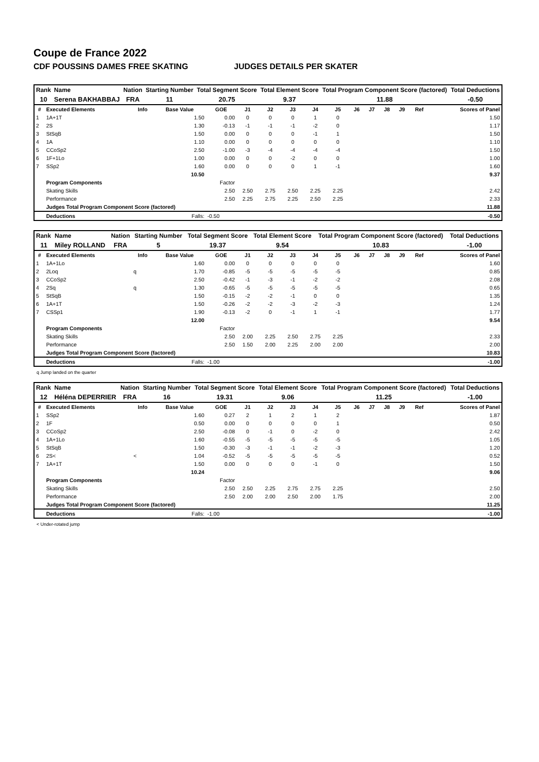Coupe de France 2022
CDF POUSSINS DAMES FREE SKATING JUDGES DETAILS PER SKATER
| Rank | Name | Nation | Starting Number | Total Segment Score | Total Element Score | Total Program Component Score (factored) | Total Deductions |
| --- | --- | --- | --- | --- | --- | --- | --- |
| 10 | Serena BAKHABBAJ | FRA | 11 | 20.75 | 9.37 | 11.88 | -0.50 |
| # | Executed Elements | Info | Base Value | GOE | J1 | J2 | J3 | J4 | J5 | J6 | J7 | J8 | J9 | Ref | Scores of Panel |
| --- | --- | --- | --- | --- | --- | --- | --- | --- | --- | --- | --- | --- | --- | --- | --- |
| 1 | 1A+1T | | 1.50 | 0.00 | 0 | 0 | 0 | 1 | 0 | | | | | | 1.50 |
| 2 | 2S | | 1.30 | -0.13 | -1 | -1 | -1 | -2 | 0 | | | | | | 1.17 |
| 3 | StSqB | | 1.50 | 0.00 | 0 | 0 | 0 | -1 | 1 | | | | | | 1.50 |
| 4 | 1A | | 1.10 | 0.00 | 0 | 0 | 0 | 0 | 0 | | | | | | 1.10 |
| 5 | CCoSp2 | | 2.50 | -1.00 | -3 | -4 | -4 | -4 | -4 | | | | | | 1.50 |
| 6 | 1F+1Lo | | 1.00 | 0.00 | 0 | 0 | -2 | 0 | 0 | | | | | | 1.00 |
| 7 | SSp2 | | 1.60 | 0.00 | 0 | 0 | 0 | 1 | -1 | | | | | | 1.60 |
| | | | 10.50 | | | | | | | | | | | | 9.37 |
| | Program Components | | | Factor | | | | | | | | | | | |
| | Skating Skills | | | 2.50 | 2.50 | 2.75 | 2.50 | 2.25 | 2.25 | | | | | | 2.42 |
| | Performance | | | 2.50 | 2.25 | 2.75 | 2.25 | 2.50 | 2.25 | | | | | | 2.33 |
| | Judges Total Program Component Score (factored) | | | | | | | | | | | | | | 11.88 |
| | Deductions | | Falls: | -0.50 | | | | | | | | | | | -0.50 |
| Rank | Name | Nation | Starting Number | Total Segment Score | Total Element Score | Total Program Component Score (factored) | Total Deductions |
| --- | --- | --- | --- | --- | --- | --- | --- |
| 11 | Miley ROLLAND | FRA | 5 | 19.37 | 9.54 | 10.83 | -1.00 |
| # | Executed Elements | Info | Base Value | GOE | J1 | J2 | J3 | J4 | J5 | J6 | J7 | J8 | J9 | Ref | Scores of Panel |
| --- | --- | --- | --- | --- | --- | --- | --- | --- | --- | --- | --- | --- | --- | --- | --- |
| 1 | 1A+1Lo | | 1.60 | 0.00 | 0 | 0 | 0 | 0 | 0 | | | | | | 1.60 |
| 2 | 2Loq | q | 1.70 | -0.85 | -5 | -5 | -5 | -5 | -5 | | | | | | 0.85 |
| 3 | CCoSp2 | | 2.50 | -0.42 | -1 | -3 | -1 | -2 | -2 | | | | | | 2.08 |
| 4 | 2Sq | q | 1.30 | -0.65 | -5 | -5 | -5 | -5 | -5 | | | | | | 0.65 |
| 5 | StSqB | | 1.50 | -0.15 | -2 | -2 | -1 | 0 | 0 | | | | | | 1.35 |
| 6 | 1A+1T | | 1.50 | -0.26 | -2 | -2 | -3 | -2 | -3 | | | | | | 1.24 |
| 7 | CSSp1 | | 1.90 | -0.13 | -2 | 0 | -1 | 1 | -1 | | | | | | 1.77 |
| | | | 12.00 | | | | | | | | | | | | 9.54 |
| | Program Components | | | Factor | | | | | | | | | | | |
| | Skating Skills | | | 2.50 | 2.00 | 2.25 | 2.50 | 2.75 | 2.25 | | | | | | 2.33 |
| | Performance | | | 2.50 | 1.50 | 2.00 | 2.25 | 2.00 | 2.00 | | | | | | 2.00 |
| | Judges Total Program Component Score (factored) | | | | | | | | | | | | | | 10.83 |
| | Deductions | | Falls: | -1.00 | | | | | | | | | | | -1.00 |
q Jump landed on the quarter
| Rank | Name | Nation | Starting Number | Total Segment Score | Total Element Score | Total Program Component Score (factored) | Total Deductions |
| --- | --- | --- | --- | --- | --- | --- | --- |
| 12 | Héléna DEPERRIER | FRA | 16 | 19.31 | 9.06 | 11.25 | -1.00 |
| # | Executed Elements | Info | Base Value | GOE | J1 | J2 | J3 | J4 | J5 | J6 | J7 | J8 | J9 | Ref | Scores of Panel |
| --- | --- | --- | --- | --- | --- | --- | --- | --- | --- | --- | --- | --- | --- | --- | --- |
| 1 | SSp2 | | 1.60 | 0.27 | 2 | 1 | 2 | 1 | 2 | | | | | | 1.87 |
| 2 | 1F | | 0.50 | 0.00 | 0 | 0 | 0 | 0 | 1 | | | | | | 0.50 |
| 3 | CCoSp2 | | 2.50 | -0.08 | 0 | -1 | 0 | -2 | 0 | | | | | | 2.42 |
| 4 | 1A+1Lo | | 1.60 | -0.55 | -5 | -5 | -5 | -5 | -5 | | | | | | 1.05 |
| 5 | StSqB | | 1.50 | -0.30 | -3 | -1 | -1 | -2 | -3 | | | | | | 1.20 |
| 6 | 2S< | < | 1.04 | -0.52 | -5 | -5 | -5 | -5 | -5 | | | | | | 0.52 |
| 7 | 1A+1T | | 1.50 | 0.00 | 0 | 0 | 0 | -1 | 0 | | | | | | 1.50 |
| | | | 10.24 | | | | | | | | | | | | 9.06 |
| | Program Components | | | Factor | | | | | | | | | | | |
| | Skating Skills | | | 2.50 | 2.50 | 2.25 | 2.75 | 2.75 | 2.25 | | | | | | 2.50 |
| | Performance | | | 2.50 | 2.00 | 2.00 | 2.50 | 2.00 | 1.75 | | | | | | 2.00 |
| | Judges Total Program Component Score (factored) | | | | | | | | | | | | | | 11.25 |
| | Deductions | | Falls: | -1.00 | | | | | | | | | | | -1.00 |
< Under-rotated jump